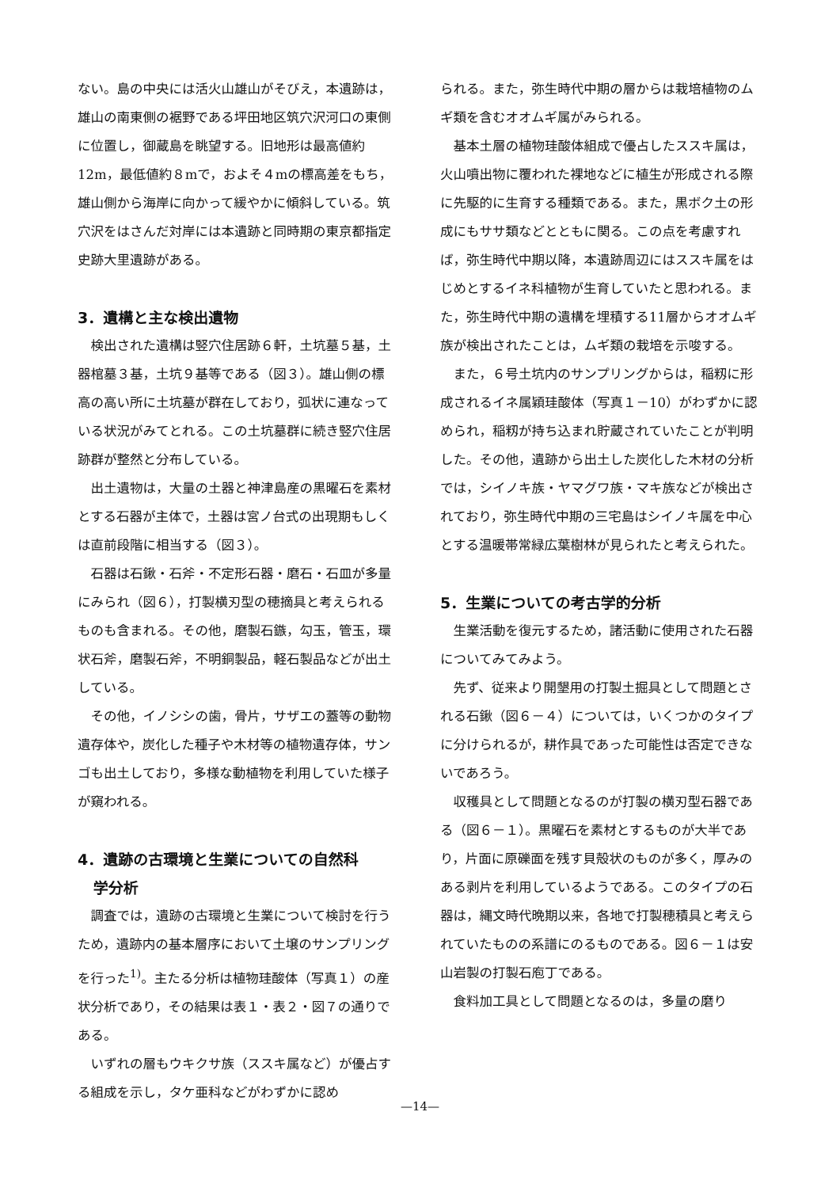ない。島の中央には活火山雄山がそびえ，本遺跡は，雄山の南東側の裾野である坪田地区筑穴沢河口の東側に位置し，御蔵島を眺望する。旧地形は最高値約12m，最低値約８mで，およそ４mの標高差をもち，雄山側から海岸に向かって緩やかに傾斜している。筑穴沢をはさんだ対岸には本遺跡と同時期の東京都指定史跡大里遺跡がある。
3．遺構と主な検出遺物
検出された遺構は竪穴住居跡６軒，土坑墓５基，土器棺墓３基，土坑９基等である（図３）。雄山側の標高の高い所に土坑墓が群在しており，弧状に連なっている状況がみてとれる。この土坑墓群に続き竪穴住居跡群が整然と分布している。
出土遺物は，大量の土器と神津島産の黒曜石を素材とする石器が主体で，土器は宮ノ台式の出現期もしくは直前段階に相当する（図３）。
石器は石鍬・石斧・不定形石器・磨石・石皿が多量にみられ（図６），打製横刃型の穂摘具と考えられるものも含まれる。その他，磨製石鏃，勾玉，管玉，環状石斧，磨製石斧，不明銅製品，軽石製品などが出土している。
その他，イノシシの歯，骨片，サザエの蓋等の動物遺存体や，炭化した種子や木材等の植物遺存体，サンゴも出土しており，多様な動植物を利用していた様子が窺われる。
4．遺跡の古環境と生業についての自然科
学分析
調査では，遺跡の古環境と生業について検討を行うため，遺跡内の基本層序において土壌のサンプリングを行った<sup>1)</sup>。主たる分析は植物珪酸体（写真１）の産状分析であり，その結果は表１・表２・図７の通りである。
いずれの層もウキクサ族（ススキ属など）が優占する組成を示し，タケ亜科などがわずかに認め
られる。また，弥生時代中期の層からは栽培植物のムギ類を含むオオムギ属がみられる。
基本土層の植物珪酸体組成で優占したススキ属は，火山噴出物に覆われた裸地などに植生が形成される際に先駆的に生育する種類である。また，黒ボク土の形成にもササ類などとともに関る。この点を考慮すれば，弥生時代中期以降，本遺跡周辺にはススキ属をはじめとするイネ科植物が生育していたと思われる。また，弥生時代中期の遺構を埋積する11層からオオムギ族が検出されたことは，ムギ類の栽培を示唆する。
また，６号土坑内のサンプリングからは，稲籾に形成されるイネ属穎珪酸体（写真１－10）がわずかに認められ，稲籾が持ち込まれ貯蔵されていたことが判明した。その他，遺跡から出土した炭化した木材の分析では，シイノキ族・ヤマグワ族・マキ族などが検出されており，弥生時代中期の三宅島はシイノキ属を中心とする温暖帯常緑広葉樹林が見られたと考えられた。
5．生業についての考古学的分析
生業活動を復元するため，諸活動に使用された石器についてみてみよう。
先ず、従来より開墾用の打製土掘具として問題とされる石鍬（図６－４）については，いくつかのタイプに分けられるが，耕作具であった可能性は否定できないであろう。
収穫具として問題となるのが打製の横刃型石器である（図６－１）。黒曜石を素材とするものが大半であり，片面に原礫面を残す貝殻状のものが多く，厚みのある剥片を利用しているようである。このタイプの石器は，縄文時代晩期以来，各地で打製穂積具と考えられていたものの系譜にのるものである。図６－１は安山岩製の打製石庖丁である。
食料加工具として問題となるのは，多量の磨り
—14—